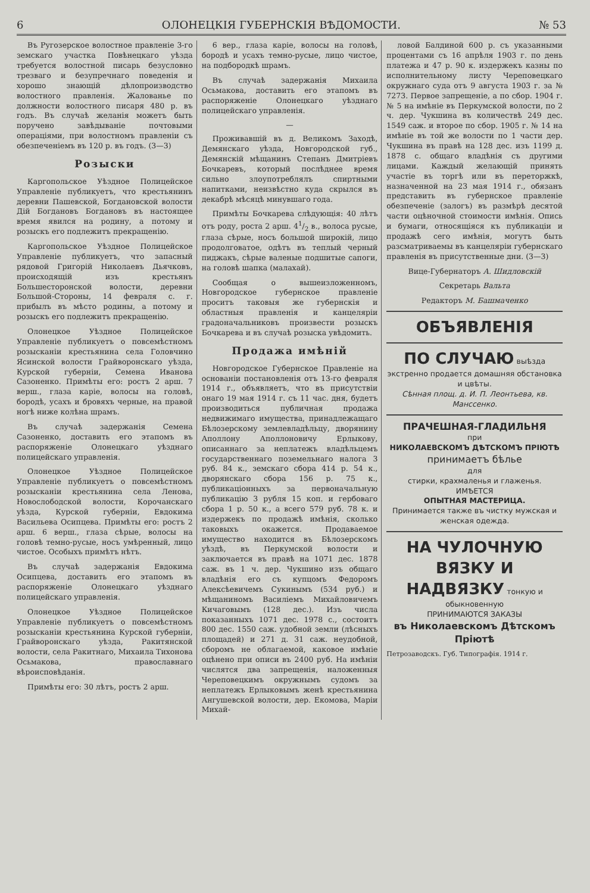6 ОЛОНЕЦКІЯ ГУБЕРНСКІЯ ВѢДОМОСТИ. № 53
Въ Ругозерское волостное правленіе 3-го земскаго участка Повѣнецкаго уѣзда требуется волостной писарь безусловно трезваго и безупречнаго поведенія и хорошо знающій дѣлопроизводство волостного правленія. Жалованье по должности волостного писаря 480 р. въ годъ. Въ случаѣ желанія можетъ быть поручено завѣдываніе почтовыми операціями, при волостномъ правленіи съ обезпеченіемъ въ 120 р. въ годъ. (3—3)
Розыски
Каргопольское Уѣздное Полицейское Управленіе публикуетъ, что крестьянинъ деревни Пашевской, Богдановской волости Дій Богдановъ Богдановъ въ настоящее время явился на родину, а потому и розыскъ его подлежитъ прекращенію.
Каргопольское Уѣздное Полицейское Управленіе публикуетъ, что запасный рядовой Григорій Николаевъ Дьячковъ, происходящій изъ крестьянъ Большесторонской волости, деревни Большой-Стороны, 14 февраля с. г. прибылъ въ мѣсто родины, а потому и розыскъ его подлежитъ прекращенію.
Олонецкое Уѣздное Полицейское Управленіе публикуетъ о повсемѣстномъ розысканіи крестьянина села Головчино Ясинской волости Грайворонскаго уѣзда, Курской губерніи, Семена Иванова Сазоненко. Примѣты его: ростъ 2 арш. 7 верш., глаза каріе, волосы на головѣ, бородѣ, усахъ и бровяхъ черные, на правой ногѣ ниже колѣна шрамъ.
Въ случаѣ задержанія Семена Сазоненко, доставить его этапомъ въ распоряженіе Олонецкаго уѣзднаго полицейскаго управленія.
Олонецкое Уѣздное Полицейское Управленіе публикуетъ о повсемѣстномъ розысканіи крестьянина села Ленова, Новослободской волости, Корочанскаго уѣзда, Курской губерніи, Евдокима Васильева Осипцева. Примѣты его: ростъ 2 арш. 6 верш., глаза сѣрые, волосы на головѣ темно-русые, носъ умѣренный, лицо чистое. Особыхъ примѣтъ нѣтъ.
Въ случаѣ задержанія Евдокима Осипцева, доставить его этапомъ въ распоряженіе Олонецкаго уѣзднаго полицейскаго управленія.
Олонецкое Уѣздное Полицейское Управленіе публикуетъ о повсемѣстномъ розысканіи крестьянина Курской губерніи, Грайворонскаго уѣзда, Ракитянской волости, села Ракитнаго, Михаила Тихонова Осьмакова, православнаго вѣроисповѣданія.
Примѣты его: 30 лѣтъ, ростъ 2 арш.
6 вер., глаза каріе, волосы на головѣ, бородѣ и усахъ темно-русые, лицо чистое, на подбородкѣ шрамъ.
Въ случаѣ задержанія Михаила Осьмакова, доставить его этапомъ въ распоряженіе Олонецкаго уѣзднаго полицейскаго управленія.
—
Проживавшій въ д. Великомъ Заходѣ, Демянскаго уѣзда, Новгородской губ., Демянскій мѣщанинъ Степанъ Дмитріевъ Бочкаревъ, который послѣднее время сильно злоупотреблялъ спиртными напитками, неизвѣстно куда скрылся въ декабрѣ мѣсяцѣ минувшаго года.
Примѣты Бочкарева слѣдующія: 40 лѣтъ отъ роду, роста 2 арш. 41/2 в., волоса русые, глаза сѣрые, носъ большой широкій, лицо продолговатое, одѣтъ въ теплый черный пиджакъ, сѣрые валеные подшитые сапоги, на головѣ шапка (малахай).
Сообщая о вышеизложенномъ, Новгородское губернское правленіе проситъ таковыя же губернскія и областныя правленія и канцеляріи градоначальниковъ произвести розыскъ Бочкарева и въ случаѣ розыска увѣдомить.
Продажа имѣній
Новгородское Губернское Правленіе на основаніи постановленія отъ 13-го февраля 1914 г., объявляетъ, что въ присутствіи онаго 19 мая 1914 г. съ 11 час. дня, будетъ производиться публичная продажа недвижимаго имущества, принадлежащаго Бѣлозерскому землевладѣльцу, дворянину Аполлону Аполлоновичу Ерлыкову, описаннаго за неплатежъ владѣльцемъ государственнаго поземельнаго налога 3 руб. 84 к., земскаго сбора 414 р. 54 к., дворянскаго сбора 156 р. 75 к., публикаціонныхъ за первоначальную публикацію 3 рубля 15 коп. и гербоваго сбора 1 р. 50 к., а всего 579 руб. 78 к. и издержекъ по продажѣ имѣнія, сколько таковыхъ окажется. Продаваемое имущество находится въ Бѣлозерскомъ уѣздѣ, въ Перкумской волости и заключается въ правѣ на 1071 дес. 1878 саж. въ 1 ч. дер. Чукшино изъ общаго владѣнія его съ купцомъ Федоромъ Алексѣевичемъ Сукинымъ (534 руб.) и мѣщаниномъ Василіемъ Михайловичемъ Кичаговымъ (128 дес.). Изъ числа показанныхъ 1071 дес. 1978 с., состоитъ 800 дес. 1550 саж. удобной земли (лѣсныхъ площадей) и 271 д. 31 саж. неудобной, сборомъ не облагаемой, каковое имѣніе оцѣнено при описи въ 2400 руб. На имѣніи числятся два запрещенія, наложенныя Череповецкимъ окружнымъ судомъ за неплатежъ Ерлыковымъ женѣ крестьянина Ангушевской волости, дер. Екомова, Маріи Михай-
ловой Балдиной 600 р. съ указанными процентами съ 16 апрѣля 1903 г. по день платежа и 47 р. 90 к. издержекъ казны по исполнительному листу Череповецкаго окружнаго суда отъ 9 августа 1903 г. за № 7273. Первое запрещеніе, а по сбор. 1904 г. № 5 на имѣніе въ Перкумской волости, по 2 ч. дер. Чукшина въ количествѣ 249 дес. 1549 саж. и второе по сбор. 1905 г. № 14 на имѣніе въ той же волости по 1 части дер. Чукшина въ правѣ на 128 дес. изъ 1199 д. 1878 с. общаго владѣнія съ другими лицами. Каждый желающій принять участіе въ торгѣ или въ переторжкѣ, назначенной на 23 мая 1914 г., обязанъ представить въ губернское правленіе обезпеченіе (залогъ) въ размѣрѣ десятой части оцѣночной стоимости имѣнія. Опись и бумаги, относящіяся къ публикаціи и продажѣ сего имѣнія, могутъ быть разсматриваемы въ канцеляріи губернскаго правленія въ присутственные дни. (3—3)
Вице-Губернаторъ А. Шидловскій
Секретарь Вальта
Редакторъ М. Башмаченко
ОБЪЯВЛЕНІЯ
ПО СЛУЧАЮ выѣзда экстренно продается домашняя обстановка и цвѣты.
Сѣнная площ. д. И. П. Леонтьева, кв. Манссенко.
ПРАЧЕШНАЯ-ГЛАДИЛЬНЯ
при
НИКОЛАЕВСКОМЪ ДѢТСКОМЪ ПРІЮТѢ
принимаетъ бѣлье
для
стирки, крахмаленья и глаженья.
ИМѢЕТСЯ
ОПЫТНАЯ МАСТЕРИЦА.
Принимается также въ чистку мужская и женская одежда.
НА ЧУЛОЧНУЮ ВЯЗКУ И НАДВЯЗКУ тонкую и обыкновенную
ПРИНИМАЮТСЯ ЗАКАЗЫ
въ Николаевскомъ Дѣтскомъ Пріютѣ
Петрозаводскъ. Губ. Типографія. 1914 г.